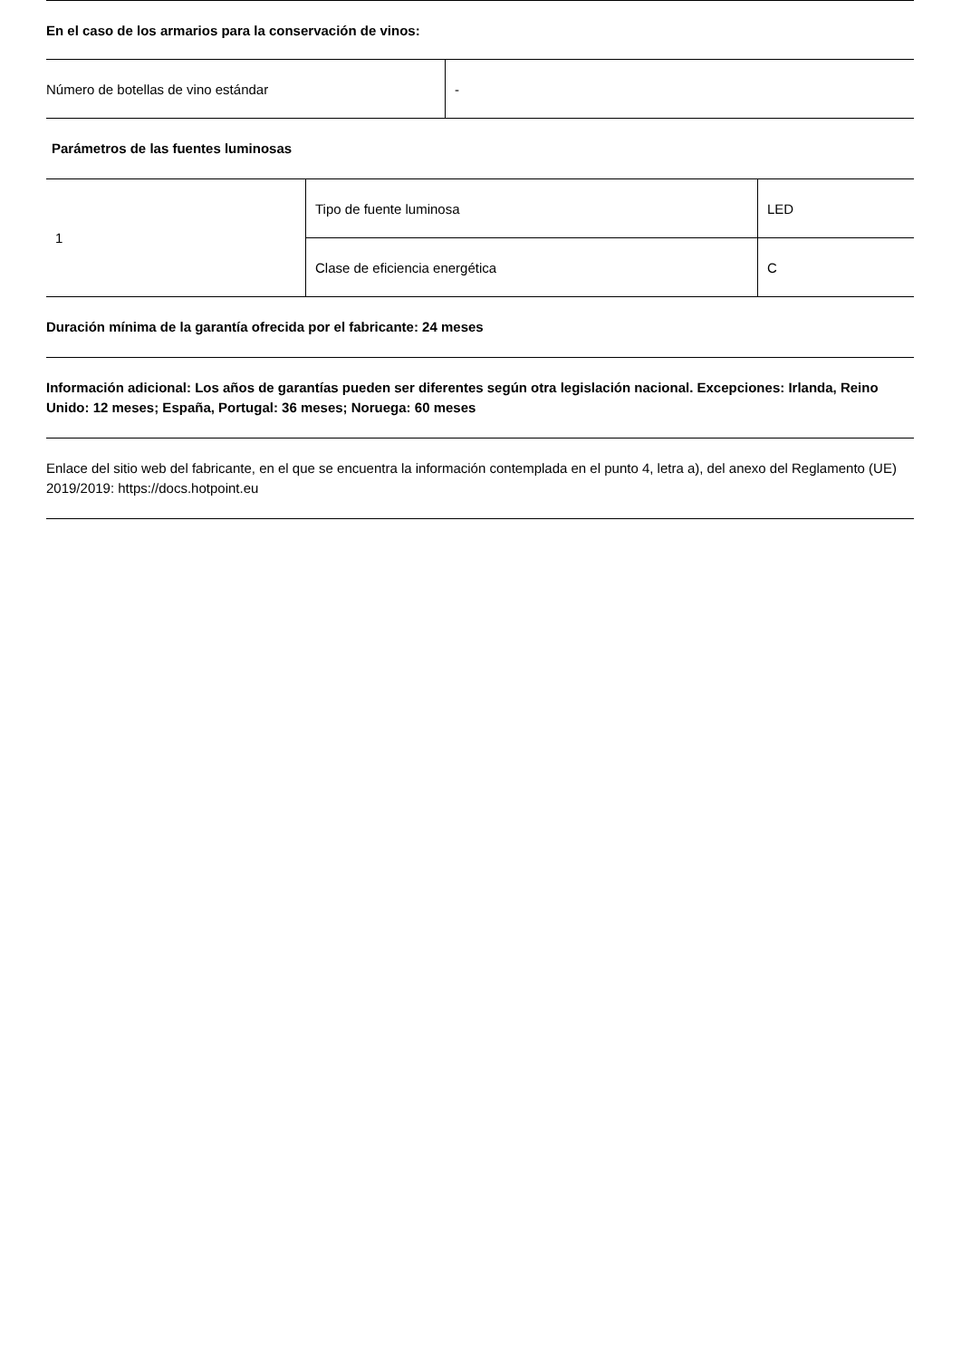En el caso de los armarios para la conservación de vinos:
| Número de botellas de vino estándar | - |
Parámetros de las fuentes luminosas
| 1 | Tipo de fuente luminosa | LED |
| | Clase de eficiencia energética | C |
Duración mínima de la garantía ofrecida por el fabricante: 24 meses
Información adicional: Los años de garantías pueden ser diferentes según otra legislación nacional. Excepciones: Irlanda, Reino Unido: 12 meses; España, Portugal: 36 meses; Noruega: 60 meses
Enlace del sitio web del fabricante, en el que se encuentra la información contemplada en el punto 4, letra a), del anexo del Reglamento (UE) 2019/2019: https://docs.hotpoint.eu